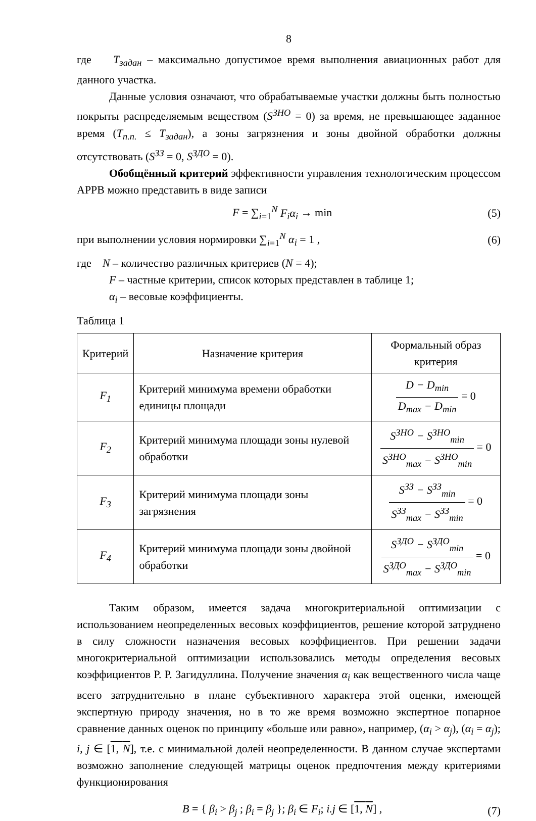8
где T<sub>задан</sub> – максимально допустимое время выполнения авиационных работ для данного участка.
Данные условия означают, что обрабатываемые участки должны быть полностью покрыты распределяемым веществом (S<sup>ЗНО</sup> = 0) за время, не превышающее заданное время (T<sub>п.п.</sub> ≤ T<sub>задан</sub>), а зоны загрязнения и зоны двойной обработки должны отсутствовать (S<sup>ЗЗ</sup> = 0, S<sup>ЗДО</sup> = 0).
Обобщённый критерий эффективности управления технологическим процессом АРРВ можно представить в виде записи
F = ∑<sub>i=1</sub><sup>N</sup> F<sub>i</sub> α<sub>i</sub> → min (5)
при выполнении условия нормировки ∑<sub>i=1</sub><sup>N</sup> α<sub>i</sub> = 1 , (6)
где N – количество различных критериев (N = 4);
F – частные критерии, список которых представлен в таблице 1;
α<sub>i</sub> – весовые коэффициенты.
Таблица 1
| Критерий | Назначение критерия | Формальный образ критерия |
| --- | --- | --- |
| F<sub>1</sub> | Критерий минимума времени обработки единицы площади | D − D<sub>min</sub> D<sub>max</sub> − D<sub>min</sub> = 0 |
| F<sub>2</sub> | Критерий минимума площади зоны нулевой обработки | S<sup>ЗНО</sup> − S<sup>ЗНО</sup><sub>min</sub> S<sup>ЗНО</sup><sub>max</sub> − S<sup>ЗНО</sup><sub>min</sub> = 0 |
| F<sub>3</sub> | Критерий минимума площади зоны загрязнения | S<sup>ЗЗ</sup> − S<sup>ЗЗ</sup><sub>min</sub> S<sup>ЗЗ</sup><sub>max</sub> − S<sup>ЗЗ</sup><sub>min</sub> = 0 |
| F<sub>4</sub> | Критерий минимума площади зоны двойной обработки | S<sup>ЗДО</sup> − S<sup>ЗДО</sup><sub>min</sub> S<sup>ЗДО</sup><sub>max</sub> − S<sup>ЗДО</sup><sub>min</sub> = 0 |
Таким образом, имеется задача многокритериальной оптимизации с использованием неопределенных весовых коэффициентов, решение которой затруднено в силу сложности назначения весовых коэффициентов. При решении задачи многокритериальной оптимизации использовались методы определения весовых коэффициентов Р. Р. Загидуллина. Получение значения α<sub>i</sub> как вещественного числа чаще всего затруднительно в плане субъективного характера этой оценки, имеющей экспертную природу значения, но в то же время возможно экспертное попарное сравнение данных оценок по принципу «больше или равно», например, (α<sub>i</sub> > α<sub>j</sub>), (α<sub>i</sub> = α<sub>j</sub>); i, j ∈ [1, N], т.е. с минимальной долей неопределенности. В данном случае экспертами возможно заполнение следующей матрицы оценок предпочтения между критериями функционирования
B = { β<sub>i</sub> > β<sub>j</sub> ; β<sub>i</sub> = β<sub>j</sub> }; β<sub>i</sub> ∈ F<sub>i</sub>; i.j ∈ [1, N] , (7)